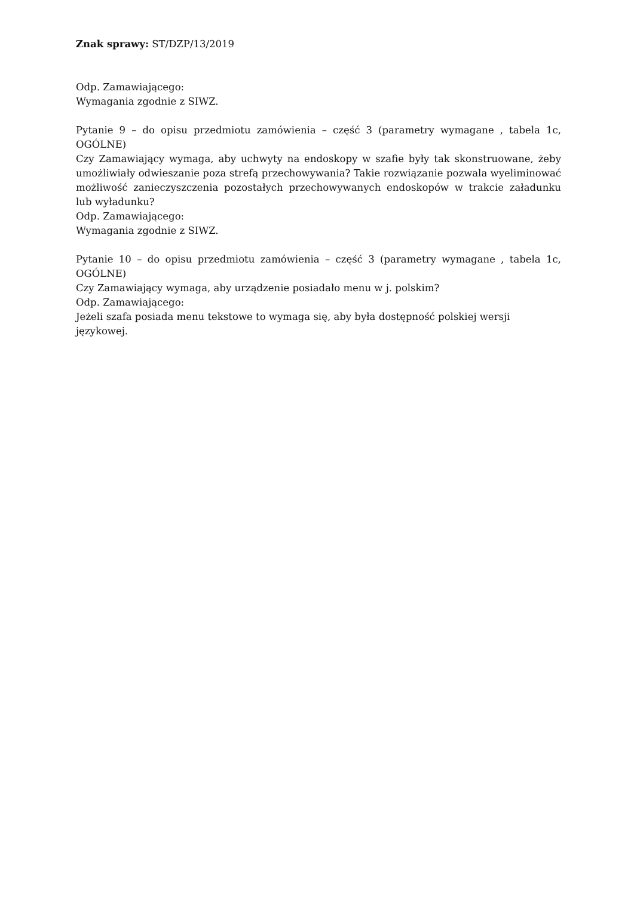Znak sprawy: ST/DZP/13/2019
Odp. Zamawiającego:
Wymagania zgodnie z SIWZ.
Pytanie 9 – do opisu przedmiotu zamówienia – część 3 (parametry wymagane , tabela 1c, OGÓLNE)
Czy Zamawiający wymaga, aby uchwyty na endoskopy w szafie były tak skonstruowane, żeby umożliwiały odwieszanie poza strefą przechowywania? Takie rozwiązanie pozwala wyeliminować możliwość zanieczyszczenia pozostałych przechowywanych endoskopów w trakcie załadunku lub wyładunku?
Odp. Zamawiającego:
Wymagania zgodnie z SIWZ.
Pytanie 10 – do opisu przedmiotu zamówienia – część 3 (parametry wymagane , tabela 1c, OGÓLNE)
Czy Zamawiający wymaga, aby urządzenie posiadało menu w j. polskim?
Odp. Zamawiającego:
Jeżeli szafa posiada menu tekstowe to wymaga się, aby była dostępność polskiej wersji językowej.